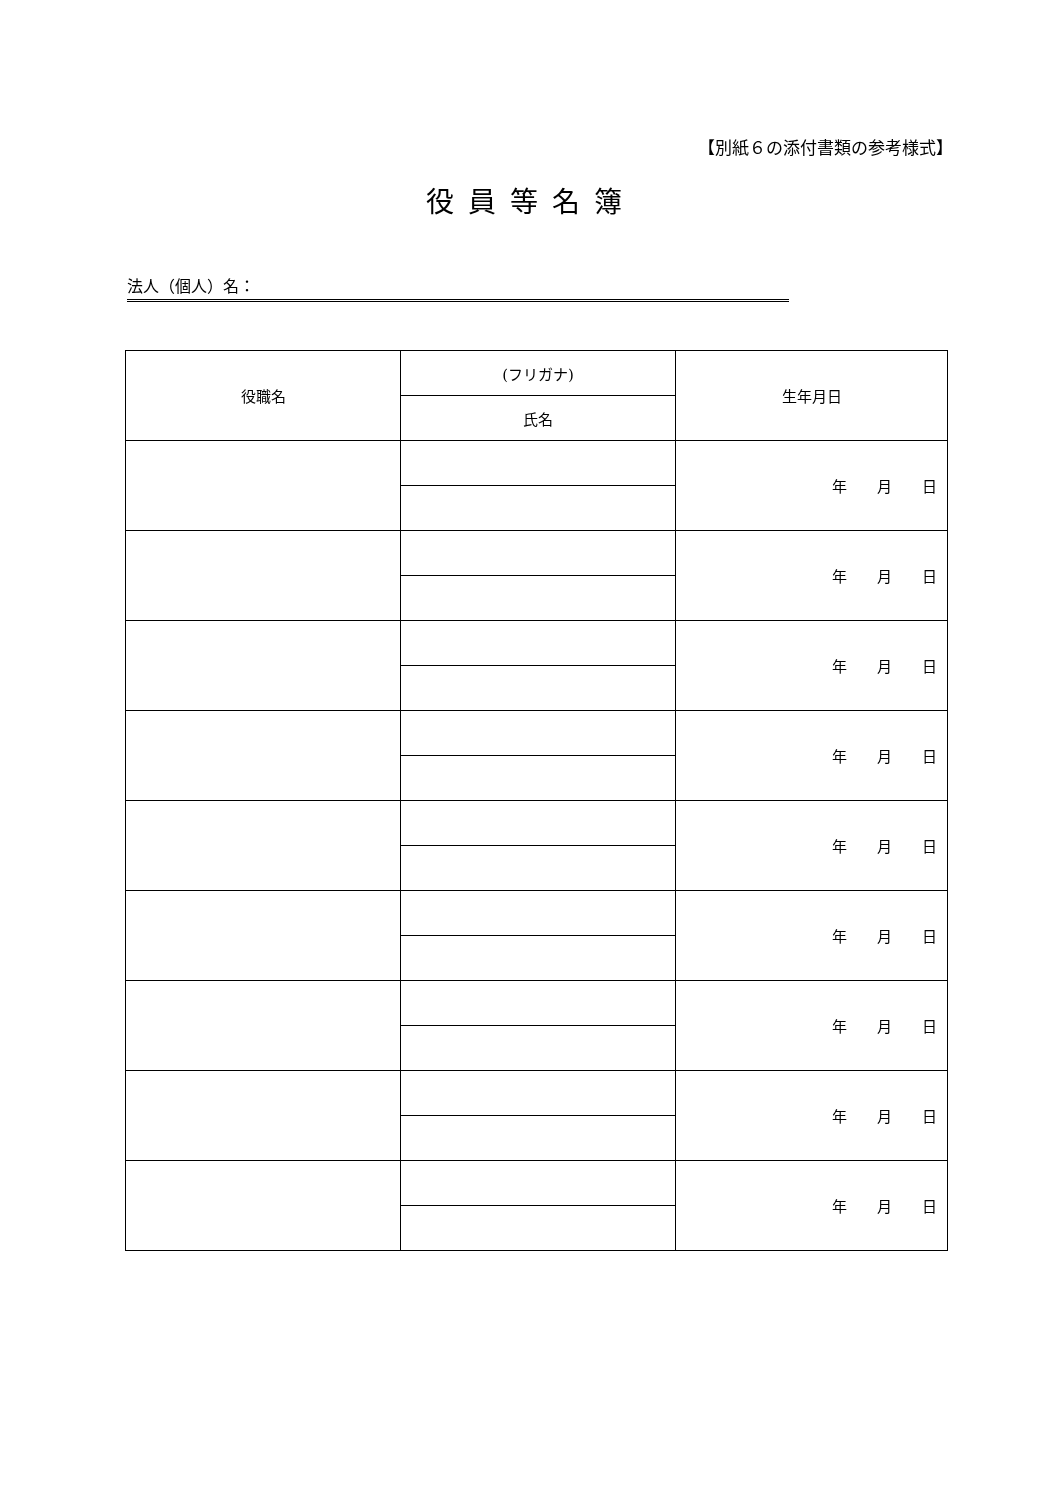【別紙６の添付書類の参考様式】
役員等名簿
法人（個人）名：
| 役職名 | (フリガナ) | 生年月日 |
| --- | --- | --- |
| | 氏名 | |
| | | 年 月 日 |
| | | 年 月 日 |
| | | 年 月 日 |
| | | 年 月 日 |
| | | 年 月 日 |
| | | 年 月 日 |
| | | 年 月 日 |
| | | 年 月 日 |
| | | 年 月 日 |